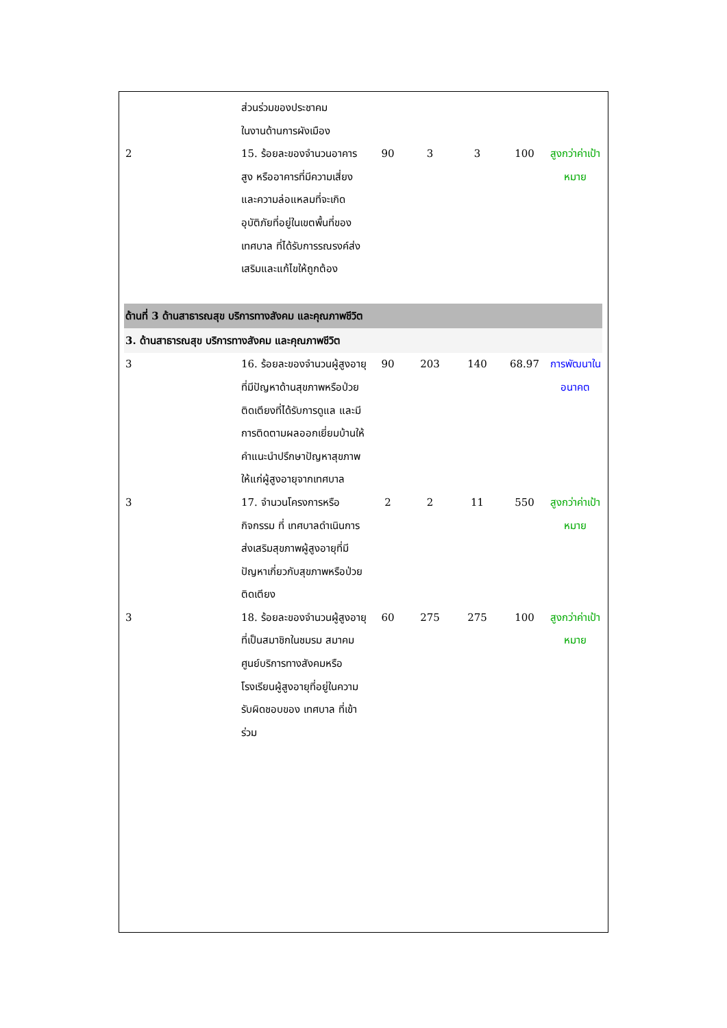| | ส่วนร่วมของประชาคม ในงานด้านการผังเมือง | | | | | |
| 2 | 15. ร้อยละของจำนวนอาคารสูง หรืออาคารที่มีความเสี่ยงและความล่อแหลมที่จะเกิดอุบัติภัยที่อยู่ในเขตพื้นที่ของเทศบาล ที่ได้รับการรณรงค์ส่งเสริมและแก้ไขให้ถูกต้อง | 90 | 3 | 3 | 100 | สูงกว่าค่าเป้าหมาย |
| ด้านที่ 3 ด้านสาธารณสุข บริการทางสังคม และคุณภาพชีวิต | | | | | | |
| 3. ด้านสาธารณสุข บริการทางสังคม และคุณภาพชีวิต | | | | | | |
| 3 | 16. ร้อยละของจำนวนผู้สูงอายุที่มีปัญหาด้านสุขภาพหรือป่วยติดเตียงที่ได้รับการดูแล และมีการติดตามผลออกเยี่ยมบ้านให้คำแนะนำปรึกษาปัญหาสุขภาพให้แก่ผู้สูงอายุจากเทศบาล | 90 | 203 | 140 | 68.97 | การพัฒนาในอนาคต |
| 3 | 17. จำนวนโครงการหรือกิจกรรม ที่ เทศบาลดำเนินการส่งเสริมสุขภาพผู้สูงอายุที่มีปัญหาเกี่ยวกับสุขภาพหรือป่วยติดเตียง | 2 | 2 | 11 | 550 | สูงกว่าค่าเป้าหมาย |
| 3 | 18. ร้อยละของจำนวนผู้สูงอายุที่เป็นสมาชิกในชมรม สมาคมศูนย์บริการทางสังคมหรือโรงเรียนผู้สูงอายุที่อยู่ในความรับผิดชอบของ เทศบาล ที่เข้าร่วม | 60 | 275 | 275 | 100 | สูงกว่าค่าเป้าหมาย |